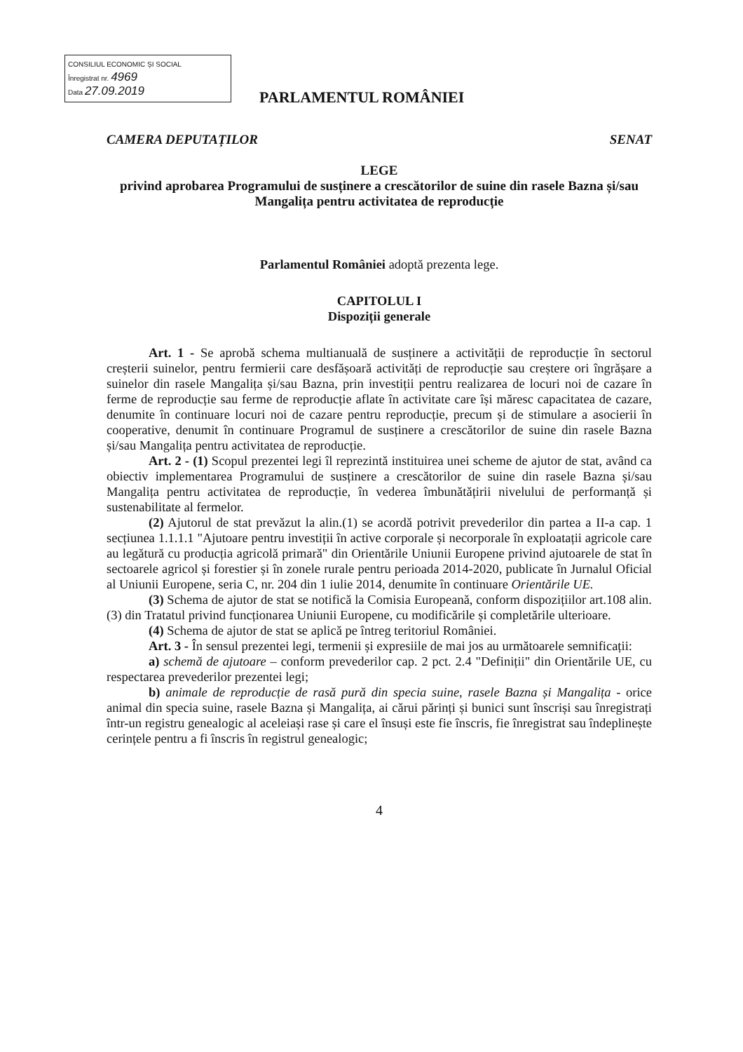CONSILIUL ECONOMIC ȘI SOCIAL
Înregistrat nr. 4969
Data 27.09.2019
PARLAMENTUL ROMÂNIEI
CAMERA DEPUTAȚILOR SENAT
LEGE
privind aprobarea Programului de susținere a crescătorilor de suine din rasele Bazna și/sau Mangalița pentru activitatea de reproducție
Parlamentul României adoptă prezenta lege.
CAPITOLUL I
Dispoziții generale
Art. 1 - Se aprobă schema multianuală de susținere a activității de reproducție în sectorul creșterii suinelor, pentru fermierii care desfășoară activități de reproducție sau creștere ori îngrășare a suinelor din rasele Mangalița și/sau Bazna, prin investiții pentru realizarea de locuri noi de cazare în ferme de reproducție sau ferme de reproducție aflate în activitate care își măresc capacitatea de cazare, denumite în continuare locuri noi de cazare pentru reproducție, precum și de stimulare a asocierii în cooperative, denumit în continuare Programul de susținere a crescătorilor de suine din rasele Bazna și/sau Mangalița pentru activitatea de reproducție.
Art. 2 - (1) Scopul prezentei legi îl reprezintă instituirea unei scheme de ajutor de stat, având ca obiectiv implementarea Programului de susținere a crescătorilor de suine din rasele Bazna și/sau Mangalița pentru activitatea de reproducție, în vederea îmbunătățirii nivelului de performanță și sustenabilitate al fermelor.
(2) Ajutorul de stat prevăzut la alin.(1) se acordă potrivit prevederilor din partea a II-a cap. 1 secțiunea 1.1.1.1 "Ajutoare pentru investiții în active corporale și necorporale în exploatații agricole care au legătură cu producția agricolă primară" din Orientările Uniunii Europene privind ajutoarele de stat în sectoarele agricol și forestier și în zonele rurale pentru perioada 2014-2020, publicate în Jurnalul Oficial al Uniunii Europene, seria C, nr. 204 din 1 iulie 2014, denumite în continuare Orientările UE.
(3) Schema de ajutor de stat se notifică la Comisia Europeană, conform dispozițiilor art.108 alin.(3) din Tratatul privind funcționarea Uniunii Europene, cu modificările și completările ulterioare.
(4) Schema de ajutor de stat se aplică pe întreg teritoriul României.
Art. 3 - În sensul prezentei legi, termenii și expresiile de mai jos au următoarele semnificații:
a) schemă de ajutoare – conform prevederilor cap. 2 pct. 2.4 "Definiții" din Orientările UE, cu respectarea prevederilor prezentei legi;
b) animale de reproducție de rasă pură din specia suine, rasele Bazna și Mangalița - orice animal din specia suine, rasele Bazna și Mangalița, ai cărui părinți și bunici sunt înscriși sau înregistrați într-un registru genealogic al aceleiași rase și care el însuși este fie înscris, fie înregistrat sau îndeplinește cerințele pentru a fi înscris în registrul genealogic;
4